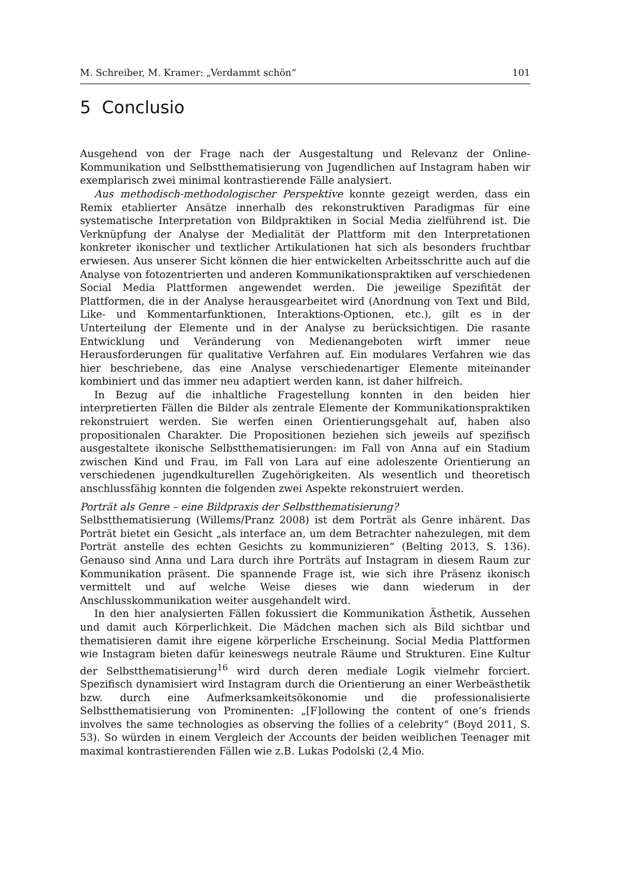M. Schreiber, M. Kramer: „Verdammt schön“101
5 Conclusio
Ausgehend von der Frage nach der Ausgestaltung und Relevanz der Online-Kommunikation und Selbstthematisierung von Jugendlichen auf Instagram haben wir exemplarisch zwei minimal kontrastierende Fälle analysiert.
Aus methodisch-methodologischer Perspektive konnte gezeigt werden, dass ein Remix etablierter Ansätze innerhalb des rekonstruktiven Paradigmas für eine systematische Interpretation von Bildpraktiken in Social Media zielführend ist. Die Verknüpfung der Analyse der Medialität der Plattform mit den Interpretationen konkreter ikonischer und textlicher Artikulationen hat sich als besonders fruchtbar erwiesen. Aus unserer Sicht können die hier entwickelten Arbeitsschritte auch auf die Analyse von fotozentrierten und anderen Kommunikationspraktiken auf verschiedenen Social Media Plattformen angewendet werden. Die jeweilige Spezifität der Plattformen, die in der Analyse herausgearbeitet wird (Anordnung von Text und Bild, Like- und Kommentarfunktionen, Interaktions-Optionen, etc.), gilt es in der Unterteilung der Elemente und in der Analyse zu berücksichtigen. Die rasante Entwicklung und Veränderung von Medienangeboten wirft immer neue Herausforderungen für qualitative Verfahren auf. Ein modulares Verfahren wie das hier beschriebene, das eine Analyse verschiedenartiger Elemente miteinander kombiniert und das immer neu adaptiert werden kann, ist daher hilfreich.
In Bezug auf die inhaltliche Fragestellung konnten in den beiden hier interpretierten Fällen die Bilder als zentrale Elemente der Kommunikationspraktiken rekonstruiert werden. Sie werfen einen Orientierungsgehalt auf, haben also propositionalen Charakter. Die Propositionen beziehen sich jeweils auf spezifisch ausgestaltete ikonische Selbstthematisierungen: im Fall von Anna auf ein Stadium zwischen Kind und Frau, im Fall von Lara auf eine adoleszente Orientierung an verschiedenen jugendkulturellen Zugehörigkeiten. Als wesentlich und theoretisch anschlussfähig konnten die folgenden zwei Aspekte rekonstruiert werden.
Porträt als Genre – eine Bildpraxis der Selbstthematisierung?
Selbstthematisierung (Willems/Pranz 2008) ist dem Porträt als Genre inhärent. Das Porträt bietet ein Gesicht „als interface an, um dem Betrachter nahezulegen, mit dem Porträt anstelle des echten Gesichts zu kommunizieren“ (Belting 2013, S. 136). Genauso sind Anna und Lara durch ihre Porträts auf Instagram in diesem Raum zur Kommunikation präsent. Die spannende Frage ist, wie sich ihre Präsenz ikonisch vermittelt und auf welche Weise dieses wie dann wiederum in der Anschlusskommunikation weiter ausgehandelt wird.
In den hier analysierten Fällen fokussiert die Kommunikation Ästhetik, Aussehen und damit auch Körperlichkeit. Die Mädchen machen sich als Bild sichtbar und thematisieren damit ihre eigene körperliche Erscheinung. Social Media Plattformen wie Instagram bieten dafür keineswegs neutrale Räume und Strukturen. Eine Kultur der Selbstthematisierung<sup>16</sup> wird durch deren mediale Logik vielmehr forciert. Spezifisch dynamisiert wird Instagram durch die Orientierung an einer Werbeästhetik bzw. durch eine Aufmerksamkeitsökonomie und die professionalisierte Selbstthematisierung von Prominenten: „[F]ollowing the content of one’s friends involves the same technologies as observing the follies of a celebrity“ (Boyd 2011, S. 53). So würden in einem Vergleich der Accounts der beiden weiblichen Teenager mit maximal kontrastierenden Fällen wie z.B. Lukas Podolski (2,4 Mio.